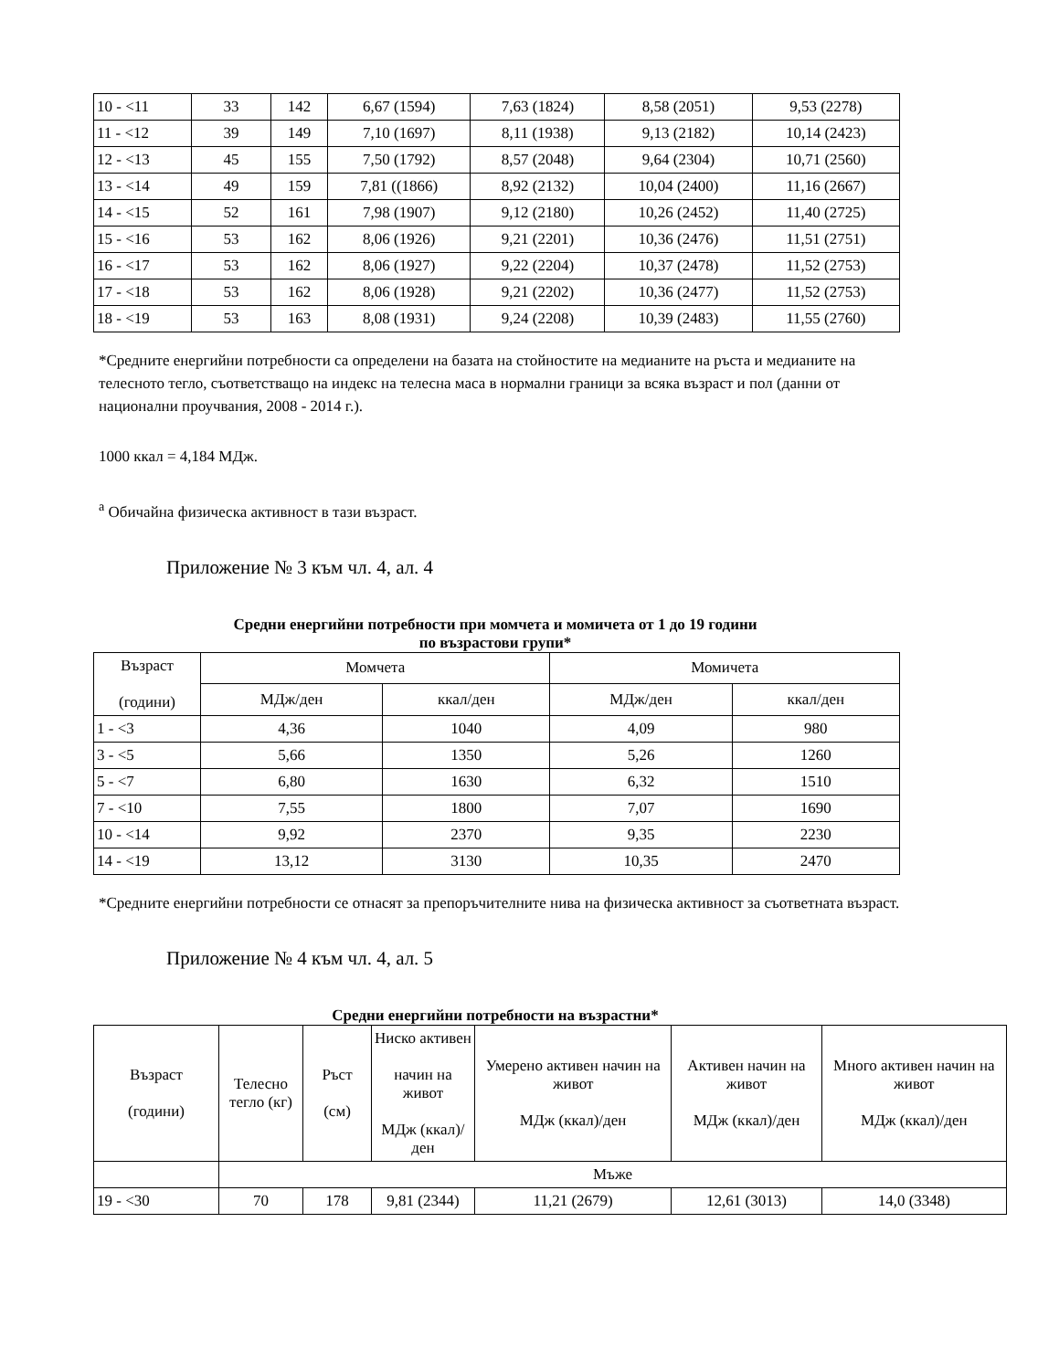| 10 - <11 | 33 | 142 | 6,67 (1594) | 7,63 (1824) | 8,58 (2051) | 9,53 (2278) |
| 11 - <12 | 39 | 149 | 7,10 (1697) | 8,11 (1938) | 9,13 (2182) | 10,14 (2423) |
| 12 - <13 | 45 | 155 | 7,50 (1792) | 8,57 (2048) | 9,64 (2304) | 10,71 (2560) |
| 13 - <14 | 49 | 159 | 7,81 ((1866) | 8,92 (2132) | 10,04 (2400) | 11,16 (2667) |
| 14 - <15 | 52 | 161 | 7,98 (1907) | 9,12 (2180) | 10,26 (2452) | 11,40 (2725) |
| 15 - <16 | 53 | 162 | 8,06 (1926) | 9,21 (2201) | 10,36 (2476) | 11,51 (2751) |
| 16 - <17 | 53 | 162 | 8,06 (1927) | 9,22 (2204) | 10,37 (2478) | 11,52 (2753) |
| 17 - <18 | 53 | 162 | 8,06 (1928) | 9,21 (2202) | 10,36 (2477) | 11,52 (2753) |
| 18 - <19 | 53 | 163 | 8,08 (1931) | 9,24 (2208) | 10,39 (2483) | 11,55 (2760) |
*Средните енергийни потребности са определени на базата на стойностите на медианите на ръста и медианите на телесното тегло, съответстващо на индекс на телесна маса в нормални граници за всяка възраст и пол (данни от национални проучвания, 2008 - 2014 г.).
1000 ккал = 4,184 МДж.
<sup>а</sup> Обичайна физическа активност в тази възраст.
Приложение № 3 към чл. 4, ал. 4
Средни енергийни потребности при момчета и момичета от 1 до 19 години
по възрастови групи*
| Възраст (години) | Момчета | | Момичета | |
| --- | --- | --- | --- | --- |
| | МДж/ден | ккал/ден | МДж/ден | ккал/ден |
| 1 - <3 | 4,36 | 1040 | 4,09 | 980 |
| 3 - <5 | 5,66 | 1350 | 5,26 | 1260 |
| 5 - <7 | 6,80 | 1630 | 6,32 | 1510 |
| 7 - <10 | 7,55 | 1800 | 7,07 | 1690 |
| 10 - <14 | 9,92 | 2370 | 9,35 | 2230 |
| 14 - <19 | 13,12 | 3130 | 10,35 | 2470 |
*Средните енергийни потребности се отнасят за препоръчителните нива на физическа активност за съответната възраст.
Приложение № 4 към чл. 4, ал. 5
Средни енергийни потребности на възрастни*
| Възраст (години) | Телесно тегло (кг) | Ръст (см) | Ниско активен начин на живот МДж (ккал)/ден | Умерено активен начин на живот МДж (ккал)/ден | Активен начин на живот МДж (ккал)/ден | Много активен начин на живот МДж (ккал)/ден |
| --- | --- | --- | --- | --- | --- | --- |
| | Мъже | | | | | |
| 19 - <30 | 70 | 178 | 9,81 (2344) | 11,21 (2679) | 12,61 (3013) | 14,0 (3348) |